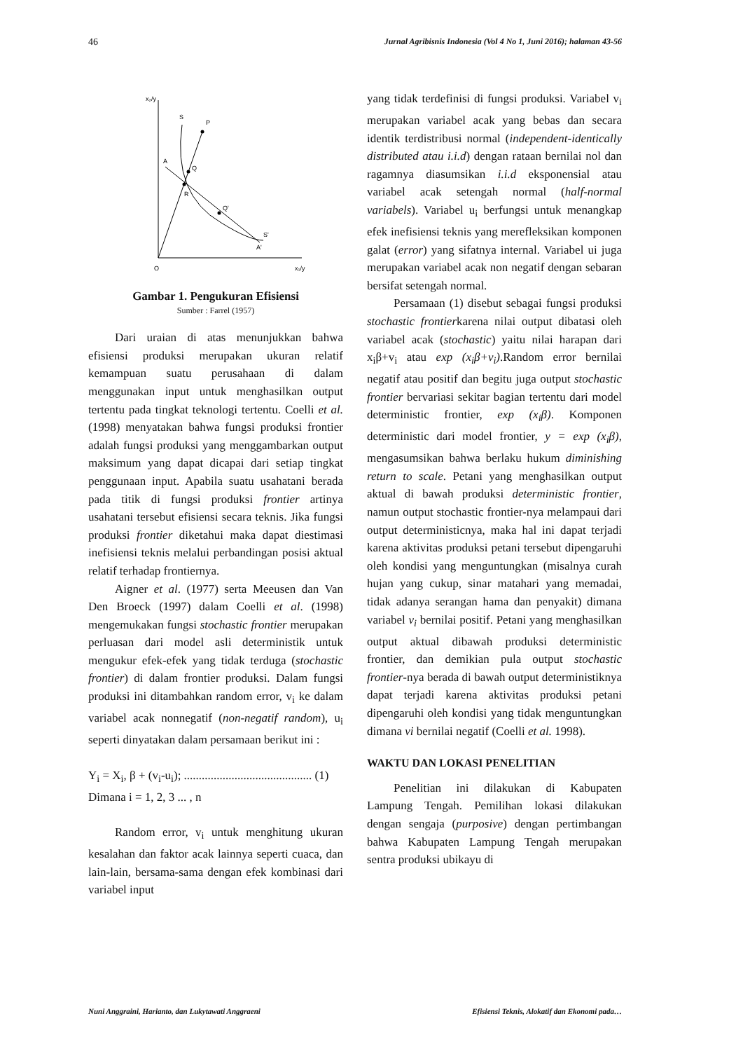46 Jurnal Agribisnis Indonesia (Vol 4 No 1, Juni 2016); halaman 43-56
x₂/y
x₁/y
O
S
P
A
Q
R
Q'
S'
A'
Gambar 1. Pengukuran Efisiensi
Sumber : Farrel (1957)
Dari uraian di atas menunjukkan bahwa efisiensi produksi merupakan ukuran relatif kemampuan suatu perusahaan di dalam menggunakan input untuk menghasilkan output tertentu pada tingkat teknologi tertentu. Coelli et al. (1998) menyatakan bahwa fungsi produksi frontier adalah fungsi produksi yang menggambarkan output maksimum yang dapat dicapai dari setiap tingkat penggunaan input. Apabila suatu usahatani berada pada titik di fungsi produksi frontier artinya usahatani tersebut efisiensi secara teknis. Jika fungsi produksi frontier diketahui maka dapat diestimasi inefisiensi teknis melalui perbandingan posisi aktual relatif terhadap frontiernya.
Aigner et al. (1977) serta Meeusen dan Van Den Broeck (1997) dalam Coelli et al. (1998) mengemukakan fungsi stochastic frontier merupakan perluasan dari model asli deterministik untuk mengukur efek-efek yang tidak terduga (stochastic frontier) di dalam frontier produksi. Dalam fungsi produksi ini ditambahkan random error, v<sub>i</sub> ke dalam variabel acak nonnegatif (non-negatif random), u<sub>i</sub> seperti dinyatakan dalam persamaan berikut ini :
Y<sub>i</sub> = X<sub>i</sub>, β + (v<sub>i</sub>-u<sub>i</sub>); ........................................... (1)
Dimana i = 1, 2, 3 ... , n
Random error, v<sub>i</sub> untuk menghitung ukuran kesalahan dan faktor acak lainnya seperti cuaca, dan lain-lain, bersama-sama dengan efek kombinasi dari variabel input
yang tidak terdefinisi di fungsi produksi. Variabel v<sub>i</sub> merupakan variabel acak yang bebas dan secara identik terdistribusi normal (independent-identically distributed atau i.i.d) dengan rataan bernilai nol dan ragamnya diasumsikan i.i.d eksponensial atau variabel acak setengah normal (half-normal variabels). Variabel u<sub>i</sub> berfungsi untuk menangkap efek inefisiensi teknis yang merefleksikan komponen galat (error) yang sifatnya internal. Variabel ui juga merupakan variabel acak non negatif dengan sebaran bersifat setengah normal.
Persamaan (1) disebut sebagai fungsi produksi stochastic frontierkarena nilai output dibatasi oleh variabel acak (stochastic) yaitu nilai harapan dari x<sub>i</sub>β+v<sub>i</sub> atau exp (x<sub>i</sub>β+v<sub>i</sub>).Random error bernilai negatif atau positif dan begitu juga output stochastic frontier bervariasi sekitar bagian tertentu dari model deterministic frontier, exp (x<sub>i</sub>β). Komponen deterministic dari model frontier, y = exp (x<sub>i</sub>β), mengasumsikan bahwa berlaku hukum diminishing return to scale. Petani yang menghasilkan output aktual di bawah produksi deterministic frontier, namun output stochastic frontier-nya melampaui dari output deterministicnya, maka hal ini dapat terjadi karena aktivitas produksi petani tersebut dipengaruhi oleh kondisi yang menguntungkan (misalnya curah hujan yang cukup, sinar matahari yang memadai, tidak adanya serangan hama dan penyakit) dimana variabel v<sub>i</sub> bernilai positif. Petani yang menghasilkan output aktual dibawah produksi deterministic frontier, dan demikian pula output stochastic frontier-nya berada di bawah output deterministiknya dapat terjadi karena aktivitas produksi petani dipengaruhi oleh kondisi yang tidak menguntungkan dimana vi bernilai negatif (Coelli et al. 1998).
WAKTU DAN LOKASI PENELITIAN
Penelitian ini dilakukan di Kabupaten Lampung Tengah. Pemilihan lokasi dilakukan dengan sengaja (purposive) dengan pertimbangan bahwa Kabupaten Lampung Tengah merupakan sentra produksi ubikayu di
Nuni Anggraini, Harianto, dan Lukytawati Anggraeni Efisiensi Teknis, Alokatif dan Ekonomi pada…